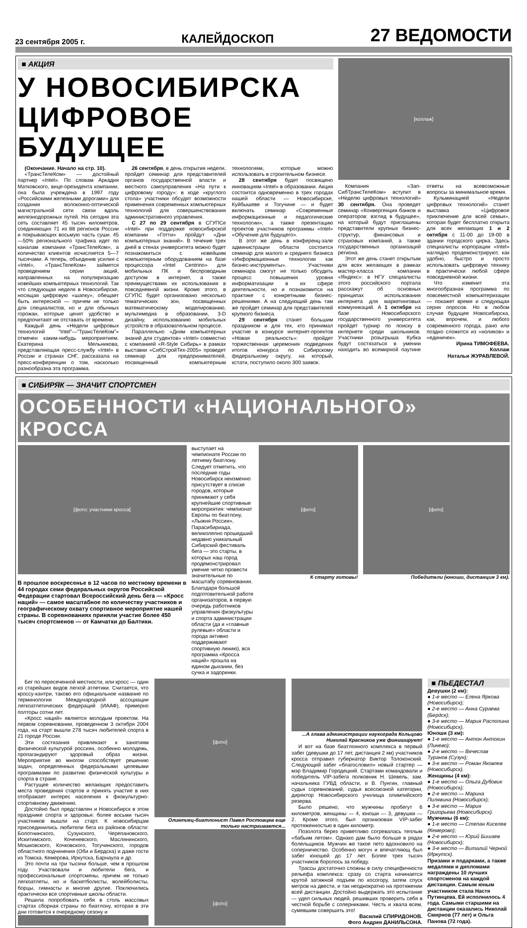23 сентября 2005 г. КАЛЕЙДОСКОП 27 ВЕДОМОСТИ
■ АКЦИЯ
У НОВОСИБИРСКА ЦИФРОВОЕ БУДУЩЕЕ
(Окончание. Начало на стр. 10).
«ТрансТелеКом» — достойный партнер «Intel». По словам Аркадия Матковского, вице-президента компании, она была учреждена в 1997 году «Российскими железными дорогами» для создания волоконно-оптической магистральной сети связи вдоль железнодорожных путей. На сегодня эта сеть составляет 45 тысяч километров, соединяющих 71 из 88 регионов России и покрывающих восьмую часть суши. 45—50% регионального трафика идет по каналам компании «ТрансТелеКом», а количество клиентов исчисляется 5—7 тысячами. А теперь, объединив усилия с «Intel», «ТрансТелеКом» займется проведением серии акций, направленных на популяризацию новейших компьютерных технологий. Так что следующая неделя в Новосибирске, носящая цифровую «шапку», обещает быть интересной — причем не только для специалистов, но и для обычных горожан, которые ценят удобство и предпочитают не отставать от времени.
Каждый день «Недели цифровых технологий “Intel”—”ТрансТелеКом”» отмечен каким-нибудь мероприятием. Екатерина Мельникова, представляющая пресс-службу «Intel» в России и странах СНГ, рассказала на пресс-конференции о том, насколько разнообразна эта программа.
26 сентября, в день открытия недели, пройдет семинар для представителей органов государственной власти и местного самоуправления «На пути к цифровому городу»: в ходе «круглого стола» участники обсудят возможности применения современных компьютерных технологий для совершенствования административного управления.
С 27 по 29 сентября в СГУПСе «Intel» при поддержке новосибирской компании «Готти» пройдут «Дни компьютерных знаний». В течение трех дней в стенах университета можно будет познакомиться с новейшим компьютерным оборудованием на базе процессора «Intel Centrino» для мобильных ПК и беспроводным доступом в интернет, а также преимуществами их использования в повседневной жизни. Кроме этого, в СГУПС будет организовано несколько тематических зон, посвященных математическому моделированию, мультимедиа в образовании, 3-D дизайну, использованию мобильных устройств в образовательном процессе.
Параллельно «Дням компьютерных знаний для студентов» «Intel» совместно с компанией «R-Style Сибирь» в рамках выставки «СибСтройТех-2005» проведет семинар для предпринимателей, посвященный компьютерным технологиям, которые можно использовать в строительном бизнесе.
28 сентября будет посвящено инновациям «Intel» в образовании. Акция состоится одновременно в трех городах нашей области — Новосибирске, Куйбышеве и Тогучине — и будет включать семинар «Современные информационные и педагогические технологии», а также презентацию проектов участников программы «Intel» «Обучение для будущего».
В этот же день в конференц-зале администрации области состоится семинар для малого и среднего бизнеса «Информационные технологии как бизнес-инструменты». Участники семинара смогут не только обсудить процесс повышения уровня информатизации в их сфере деятельности, но и познакомится на практике с конкретными бизнес-решениями. А на следующий день там же пройдет семинар для представителей крупного бизнеса.
29 сентября станет большим праздником и для тех, кто принимал участие в конкурсе интернет-проектов «Новая реальность»: пройдет торжественная церемония подведения итогов конкурса по Сибирскому федеральному округу, на который, кстати, поступило около 300 заявок.
[коллаж]
Компания «Зап-СибТрансТелеКом» вступит в «Неделю цифровых технологий» 30 сентября. Она проведет семинар «Конвергенция банков и операторов: взгляд в будущее», на который будут приглашены представители крупных бизнес-структур, финансовых и страховых компаний, а также государственных организаций региона.
Этот же день станет открытым для всех желающих в рамках мастер-класса компании «Яндекс»: в НГУ специалисты этого российского портала расскажут об основных принципах использования интернета для маркетинговых коммуникаций. А 1 октября на базе Новосибирского государственного университета пройдет турнир по поиску в интернете среди школьников. Участники розыгрыша Кубка будут состязаться в умении находить во всемирной паутине ответы на всевозможные вопросы за минимальное время.
Кульминацией «Недели цифровых технологий» станет выставка «Цифровое приключение для всей семьи», которая будет бесплатно открыта для всех желающих 1 и 2 октября с 11-00 до 19-00 в здании городского цирка. Здесь специалисты корпорации «Intel» наглядно продемонстрируют, как удобно, быстро и просто использовать цифровую технику в практически любой сфере повседневной жизни.
Что изменит эта многообразная программа по повсеместной компьютеризации — покажет время и следующая серия опросов. Но в любом случае будущее Новосибирска, как, впрочем, и любого современного города, рано или поздно сложится из «ноликов» и «единичек».
Ирина ТИМОФЕЕВА.
Коллаж
Натальи ЖУРАВЛЕВОЙ.
■ СИБИРЯК — ЗНАЧИТ СПОРТСМЕН
ОСОБЕННОСТИ «НАЦИОНАЛЬНОГО» КРОССА
[фото: участники кросса]
В прошлое воскресенье в 12 часов по местному времени в 44 городах семи федеральных округов Российской Федерации стартовал Всероссийский день бега — «Кросс наций» — самое масштабное по количеству участников и географическому охвату спортивное мероприятие нашей страны. В соревнованиях приняли участие более 450 тысяч спортсменов — от Камчатки до Балтики.
выступает на чемпионате России по летнему биатлону.
Следует отметить, что последние годы Новосибирск неизменно присутствует в списке городов, которые принимают у себя крупнейшие спортивные мероприятия: чемпионат Европы по биатлону, «Лыжня России», Парасибириада, великолепно прошедший недавно уникальный Сибирский фестиваль бега — это старты, в которых наш город продемонстрировал умение четко провести значительные по масштабу соревнования. Благодаря большой подготовительной работе организаторов, в первую очередь работников управления физкультуры и спорта администрации области (да и «главные рулевые» области и города активно поддерживают спортивную линию), вся программа «Кросса наций» прошла на едином дыхании, без сучка и задоринки.
[фото]
К старту готовы!
[фото]
Победители (юноши, дистанция 3 км).
Бег по пересеченной местности, или кросс — один из старейших видов легкой атлетики. Считается, что кроссу-кантри, таково его официальное название по терминологии Международной ассоциации легкоатлетических федераций (ИААФ), примерно полторы сотни лет.
«Кросс наций» является молодым проектом. На первом соревновании, проведенном 3 октября 2004 года, на старт вышли 278 тысяч любителей спорта в 21 городе России.
Эти состязания привлекают к занятиям физической культурой россиян, особенно молодежь, пропагандируют здоровый образ жизни. Мероприятие во многом способствует решению задач, определенных федеральными целевыми программами по развитию физической культуры и спорта в стране.
Растущее количество желающих предоставить места проведения стартов и принять участие в них отображает интерес населения к физкультурно-спортивному движению.
Достойно был представлен и Новосибирск в этом празднике спорта и здоровья: более восьми тысяч участников вышли на старт. К новосибирцам присоединились любители бега из районов области: Болотнинского, Сузунского, Черепановского, Искитимского, Коченевского, Маслянинского, Мошковского, Кочковского, Тогучинского, городов областного подчинения (Оби и Бердска) и даже гости из Томска, Кемерова, Иркутска, Барнаула и др.
Это почти на три тысячи больше, чем в прошлом году. Участвовали и любители бега, и профессиональные спортсмены, причем не только легкоатлеты, но и баскетболисты, волейболисты, борцы, гимнасты и многие другие. Поключились практически все спортивные школы области.
Решила попробовать себя в столь массовых стартах сборная страны по биатлону, которая в эти дни готовится к очередному сезону и
[фото]
Олимпиец-биатлонист Павел Ростовцев еще только настраивается...
[фото]
...А глава администрации наукограда Кольцово Николай Красников уже финиширует!
И вот на базе биатлонного комплекса в первый забег (девушки до 17 лет, дистанция 2 км) участников кросса отправил губернатор Виктор Толоконский. Следующий забег «благословил» новый стартер — мэр Владимир Городецкий. Стартами командовали и победитель VIP-забега полковник Н. Шевель, зам. начальника ГУВД области, и В. Пунгин, главный судья соревнований, судья всесоюзной категории, директор Новосибирского училища олимпийского резерва.
Было решено, что мужчины пробегут 6 километров, женщины — 4, юноши — 3, девушки — 2. Кроме этого, был организован VIP-забег протяженностью в один километр.
Позолота берез приветливо согревалась теплым «бабьим летом». Однако дам было больше в рядах болельщиков. Мужчин же такое лето вдохновило на соперничество. Особенно могуч и впечатляющ был забег юношей до 17 лет. Более трех тысяч участников боролось за победу.
Трассы достаточно сложны в силу специфичности рельефа комплекса: сразу со старта начинается крутой затяжной подъем по косогору, затем спуск метров на двести, и так неоднократно на протяжении всей дистанции. Достойно выдержать это испытание — удел сильных людей, решивших проверить себя в честной борьбе с соперниками. Честь и хвала всем, сумевшим совершить это!
Василий СПИРИДОНОВ.
Фото Андрея ДАНИЛЬСОНА.
■ ПЬЕДЕСТАЛ
Девушки (2 км):
● 1-е место — Елена Яркова (Новосибирск);
● 2-е место — Анна Сураева (Бердск);
● 3-е место — Мария Распопина (Новосибирск).
Юноши (3 км):
● 1-е место — Антон Антохин (Линево);
● 2-е место — Вячеслав Туранов (Сузун);
● 3-е место — Роман Яковлев (Новосибирск).
Женщины (4 км):
● 1-е место — Ольга Дубовик (Новосибирск);
● 2-е место — Марина Пилявина (Новосибирск);
● 3-е место — Мария Григорьева (Новосибирск).
Мужчины (6 км):
● 1-е место — Степан Киселев (Кемерово);
● 2-е место — Юрий Бишаев (Новосибирск);
● 3-е место — Виталий Черной (Иркутск).
Призами и подарками, а также медалями и дипломами награждены 10 лучших спортсменов на каждой дистанции. Самым юным участником стала Настя Путинцева. Ей исполнилось 4 года. Самыми старшими на дистанции оказались Николай Смирнов (77 лет) и Ольга Панова (72 года).